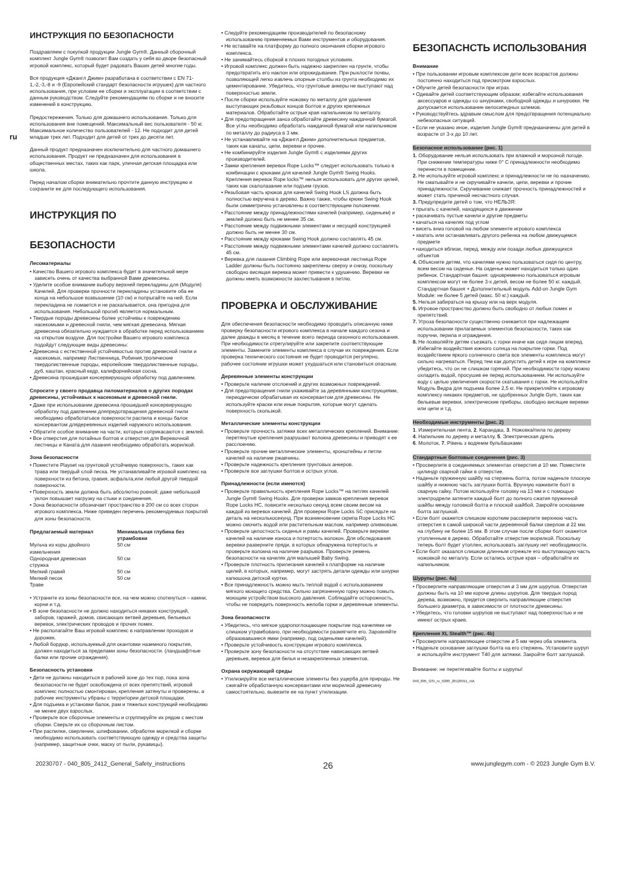ru
ИНСТРУКЦИЯ ПО БЕЗОПАСНОСТИ
Поздравляем с покупкой продукции Jungle Gym®. Данный сборочный комплект Jungle Gym® позволит Вам создать у себя во дворе безопасный игровой комплекс, который будет радовать Ваших детей многие годы.
Вся продукция «Джангл Джим» разработана в соответствии с EN 71-1,-2,-3,-8 и -9 (Европейский стандарт безопасности игрушек) для частного использования, при условии ее сборки и эксплуатации в соответствии с данным руководством. Следуйте рекомендациям по сборке и не вносите изменений в конструкцию.
Предостережения. Только для домашнего использования. Только для использования вне помещений. Максимальный вес пользователя - 50 кг. Максимальное количество пользователей - 12. Не подходит для детей младше трех лет. Подходит для детей от трех до десяти лет.
Данный продукт предназначен исключительно для частного домашнего использования. Продукт не предназначен для использования в общественных местах, таких как парк, уличная детская площадка или школа.
Перед началом сборки внимательно прочтите данную инструкцию и сохраните ее для последующего использования.
ИНСТРУКЦИЯ ПО
БЕЗОПАСНОСТИ
Лесоматериалы
• Качество Вашего игрового комплекса будет в значительной мере зависеть очень от качества выбранной Вами древесины.
• Уделите особое внимание выбору верхней перекладины для (Модуля) Качелей. Для проверки прочности перекладины установите оба ее конца на небольшое возвышение (10 см) и попрыгайте на ней. Если перекладина не ломается и не раскалывается, она пригодна для использования. Небольшой прогиб является нормальным.
• Твердые породы древесины более устойчивы к повреждению насекомыми и древесной гнили, чем мягкая древесина. Мягкая древесина обязательно нуждается в обработке перед использованием на открытом воздухе. Для постройки Вашего игрового комплекса подойдут следующие виды древесины:
• Древесина с естественной устойчивостью против древесной гнили и насекомых, например Лиственница, Робиния,тропические твердолиственные породы, европейские твердолиственные породы, дуб, каштан, красный кедр, калифорнийская сосна.
• Древесина прошедшая консервирующую обработку под давлением.
Спросите у своего продавца пиломатериалов о других породах древесины, устойчивых к насекомым и древесной гнили.
• Даже при использовании древесина прошедшей консервирующую обработку под давлением дляпредотвращения древесной гнили необходимо обработатьвсе поверхности распила и концы балок консервантом длядеревянных изделий наружного использования.
• Обратите особое внимание на части, которые соприкасаются с землей.
• Все отверстия для потайных болтов и отверстия для Веревочной лестницы и Каната для лазания необходимо обработать морилкой.
Зона безопасности
• Поместите Playset на грунтовой устойчивую поверхность, таких как трава или твердый слой песка. Не устанавливайте игровой комплекс на поверхности из бетона, гравия, асфальта,или любой другой твердой поверхности.
• Поверхность земли должна быть абсолютно ровной; даже небольшой уклон повышает нагрузку на стыки и соединения.
• Зона безопасности обозначает пространство в 200 см со всех сторон игрового комплекса. Ниже приведен перечень рекомендуемых покрытий для зоны безопасности.
| Предлагаемый материал | Минимальная глубина без утрамбовки |
| --- | --- |
| Мульча из коры двойного измельчения | 50 см |
| Однородная древесная стружка | 50 см |
| Мелкий гравий | 50 см |
| Мелкий песок | 50 см |
| Траве | |
• Устраните из зоны безопасности все, на чем можно споткнуться – камни, корни и т.д.
• В зоне безопасности не должно находиться никаких конструкций, заборов, гаражей, домов, свисающих ветвей деревьев, бельевых веревок, электрических проводов и прочих помех.
• Не располагайте Ваш игровой комплекс в направлении проходов и дорожек.
• Любой бордюр, используемый для окантовки наземного покрытия, должен находиться за пределами зоны безопасности. (ландшафтные балки или прочие ограждения).
Безопасность установки
• Дети не должны находиться в рабочей зоне до тех пор, пока зона безопасности не будет освобождена от всех препятствий, игровой комплекс полностью смонтирован, крепления затянуты и проверены, а рабочие инструменты убраны с территории детской площадки.
• Для подъема и установки балок, рам и тяжелых конструкций необходимо не менее двух взрослых.
• Проверьте все сборочные элементы и сгруппируйте их рядом с местом сборки. Сверьте их со сборочным листом.
• При распилке, сверлении, шлифовании, обработке морилкой и сборке необходимо использовать соответствующую одежду и средства защиты (например, защитные очки, маску от пыли, рукавицы).
• Следуйте рекомендациям производителей по безопасному использованию применяемых Вами инструментов и оборудования.
• Не вставайте на платформу до полного окончания сборки игрового комплекса.
• Не занимайтесь сборкой в плохих погодных условиях.
• Игровой комплекс должен быть надежно закреплен на грунте, чтобы предотвратить его наклон или опрокидывание. При рыхлости почвы, позволяющей легко извлечь опорные столбы из грунта необходимо их цементирование. Убедитесь, что грунтовые анкеры не выступают над поверхностью земли.
• После сборки используйте ножовку по металлу для удаления выступающих резьбовых концов болтов и других крепежных материалов. Обработайте острые края напильником по металлу.
• Для предотвращения заноз обработайте древесину наждачной бумагой. Все углы необходимо обработать наждачной бумагой или напильником по металлу до радиуса в 3 мм.
• Не устанавливайте на «Джангл Джим» дополнительных предметов, таких как канаты, цепи, веревки и прочее.
• Не комбинируйте изделия Jungle Gym® с изделиями других производителей.
• Замки крепления веревок Rope Locks™ следует использовать только в комбинации с крюками для качелей Jungle Gym® Swing Hooks. Крепления веревок Rope locks™ нельзя использовать для других целей, таких как скалолазание или подъем грузов.
• Резьбовая часть крюков для качелей Swing Hook LS должна быть полностью вкручена в дерево. Важно также, чтобы крюки Swing Hook были симметрично установлены в соответствующем положении.
• Расстояние между принадлежностями качелей (например, сиденьем) и землей должно быть не менее 35 см.
• Расстояние между подвижными элементами и несущей конструкцией должно быть не менее 30 см.
• Расстояние между крюками Swing Hook должно составлять 45 см.
• Расстояние между подвижными элементами качелей должно составлять 45 см.
• Веревка для лазания Climbing Rope или веревочная лестница Rope Ladder должны быть постоянно закреплены сверху и снизу, поскольку свободно висящая веревка может привести к удушению. Веревки не должны иметь возможности захлестывания в петлю.
ПРОВЕРКА И ОБСЛУЖИВАНИЕ
Для обеспечения безопасности необходимо проводить описанную ниже проверку безопасности игрового комплекса в начале каждого сезона и далее дважды в месяц в течение всего периода сезонного использования. При необходимости отрегулируйте или закрепите соответствующие элементы. Замените элементы комплекса в случае их повреждения. Если проверка технического состояния не будет проводится регулярно, рабочее состояние игрушки может ухудшаться или становиться опасным.
Деревянные элементы конструкции
• Проверьте наличие отслоений и других возможных повреждений.
• Для предотвращения гнили ухаживайте за деревянными конструкциями, периодически обрабатывая их консервантом для древесины. Не используйте краски или иные покрытия, которые могут сделать поверхность скользкой.
Металлические элементы конструкции
• Проверьте прочность затяжки всех металлических креплений. Внимание: перетянутые крепления разрушают волокна древесины и приводят к ее расслоению.
• Проверьте прочие металлические элементы, кронштейны и петли качелей на наличие ржавчины.
• Проверьте надежность крепления грунтовых анкеров.
• Проверьте все заглушки болтов и острых углов.
Принадлежности (если имеются)
• Проверьте правильность крепления Rope Locks™ на петлях качелей Jungle Gym® Swing Hooks. Для проверки замков крепления веревок Rope Locks HC, повисите несколько секунд всем своим весом на каждой из веревок качелей. Для проверки Rope Locks SC присядьте на деталь на несколькосекунд. При возникновении скрипа Rope Locks HC можно смочить водой или растительным маслом, например оливковым.
• Проверьте целостность сиденья и рамы качелей. Проверьте веревки качелей на наличие износа и потертость волокон. Для обследования веревки разверните пряди, в которых обнаружена потертость и проверьте волокна на наличие разрывов. Проверьте ремень безопасности на качелях для малышей Baby Swing.
• Проверьте плотность прилегания качелей к платформе на наличие щелей, в которых, например, могут застрять детали одежды или шнурки капюшона детской куртки.
• Все принадлежность можно мыть теплой водой с использованием мягкого моющего средства. Сильно загрязненную горку можно помыть моющим устройством высокого давления. Соблюдайте осторожность, чтобы не повредить поверхность желоба горки и деревянные элементы.
Зона безопасности
• Убедитесь, что мягкое ударопоглощающее покрытие под качелями не слишком утрамбовано, при необходимости размягчите его. Заровняйте образовавшиеся ямки (например, под сиденьями качелей).
• Проверьте устойчивость конструкции игрового комплекса.
• Проверьте зону безопасности на отсутствие нависающих ветвей деревьев, веревок для белья и незакрепленных элементов.
Охрана окружающей среды
• Утилизируйте все металлические элементы без ущерба для природы. Не сжигайте обработанную консервантами или морилкой древесину самостоятельно, вывезите ее на пункт утилизации.
БЕЗОПАСНСТЬ ИСПОЛЬЗОВАНИЯ
Внимание
• При пользовании игровым комплексом дети всех возрастов должны постоянно находиться под присмотром взрослых.
• Обучите детей безопасности при играх.
• Одевайте детей соответствующим образом; избегайте использования аксессуаров и одежды со шнурками, свободной одежды и шнуровки. Не допускается использование велосипедных шлемов.
• Руководствуйтесь здравым смыслом для предотвращения потенциально небезопасных ситуаций.
• Если не указано иное, изделия Jungle Gym® предназначены для детей в возрасте от 3-х до 10 лет.
Безопасное использование (рис. 1)
1. Оборудование нельзя использовать при влажной и морозной погоде. При снижении температуры ниже 0° С принадлежности необходимо перенести в помещение.
2. Не используйте игровой комплекс и принадлежности не по назначению. Не сматывайте и не скручивайте качели, цепи, веревки и прочие принадлежности. Скручивание снижает прочность принадлежностей и может стать причиной несчастного случая.
3. Предупредите детей о том, что НЕЛЬЗЯ:
• прыгать с качелей, находящихся в движении
• раскачивать пустые качели и другие предметы
• качаться на качелях под углом
• висеть вниз головой на любом элементе игрового комплекса
• хватать или останавливать другого ребенка на любом движущемся предмете
• находиться вблизи, перед, между или позади любых движущихся объектов
4. Объясните детям, что качелями нужно пользоваться сидя по центру, всем весом на сиденье. На сиденье может находиться только один ребенок. Стандартная башня: одновременно пользоваться игровым комплексом могут не более 3-х детей, весом не более 50 кг. каждый. Стандартная башня + Дополнительный модуль Add-on Jungle Gym Module: не более 5 детей (макс. 50 кг.) каждый.
5. Нельзя забираться на крышу или на верх модуля.
6. Игровое пространство должно быть свободно от любых помех и препятствий.
7. Угроза безопасности существенно снижается при надлежащем использовании прилагаемых элементов безопасности, таких как поручни, перила и ограждения.
8. Не позволяйте детям съезжать с горки иначе как сидя лицом вперед. Избегайте воздействия южного солнца на покрытие горки. Под воздействием яркого солнечного света все элементы комплекса могут сильно нагреваться. Перед тем как допустить детей к игре на комплексе убедитесь, что он не слишком горячий. При необходимости горку можно охладить водой, просушив ее перед использованием. Ни используйте воду с целью увеличения скорости скатывания с горки. Не используйте Модуль Ведра для подъема более 2,5 кг. Не прикрепляйте к игровому комплексу никаких предметов, не одобренных Jungle Gym, таких как бельевые веревки, электрические приборы, свободно висящие веревки или цепи и т.д.
Необходимые инструменты (рис. 2)
1. Измерительная лента, 2. Карандаш, 3. Ножовка/пила по дереву
4. Напильник по дереву и металлу, 5. Электрическая дрель
6. Молоток, 7. Рівень з водяним бульбашками
Стандартные болтовые соединения (рис. 3)
• Просверлите в соединяемых элементах отверстия ø 10 мм. Поместите цилиндр сварной гайки в отверстие.
• Наденьте пружинную шайбу на стержень болта, потом наденьте плоскую шайбу и нижнюю часть заглушки болта. Вручную наживите болт в сварную гайку. Потом используйте головку на 13 мм и с помощью электродрели затяните каждый болт до полного сжатия пружинной шайбы между головкой болта и плоской шайбой. Закройте основание болта заглушкой.
• Если болт окажется слишком коротким рассверлите верхнюю часть отверстия в самой широкой части деревянной балки сверлом ø 22 мм. на глубину не более 15 мм. В этом случае после сборки болт окажется утопленным в дерево. Обработайте отверстие морилкой. Поскольку теперь болт будет утоплен, использовать заглушку нет необходимости.
• Если болт оказался слишком длинным отрежьте его выступающую часть ножовкой по металлу. Если остались острые края – обработайте их напильником.
Шурупы (рис. 4a)
• Просверлите направляющие отверстия ø 3 мм для шурупов. Отверстия должны быть на 10 мм короче длины шурупов. Для твердых пород дерева, возможно, придется сверлить направляющие отверстия большего диаметра, в зависимости от плотности древесины.
• Убедитесь, что головки шурупов не выступают над поверхностью и не имеют острых краев.
Крепления XL Stealth™ (рис. 4b)
• Просверлите направляющее отверстие ø 5 мм через оба элемента.
• Наденьте основание заглушки болта на его стержень. Установите шуруп и используйте инструмент T40 для затяжки. Закройте болт заглушкой.
Внимание: не перетягивайте болты и шурупы!
040_805_GSI_ru_0200_20120911_nlA
20230707 - 040_805_2412_General_Safety_instructions 26 www.junglegym.com - © 2023 Jungle Gym B.V.